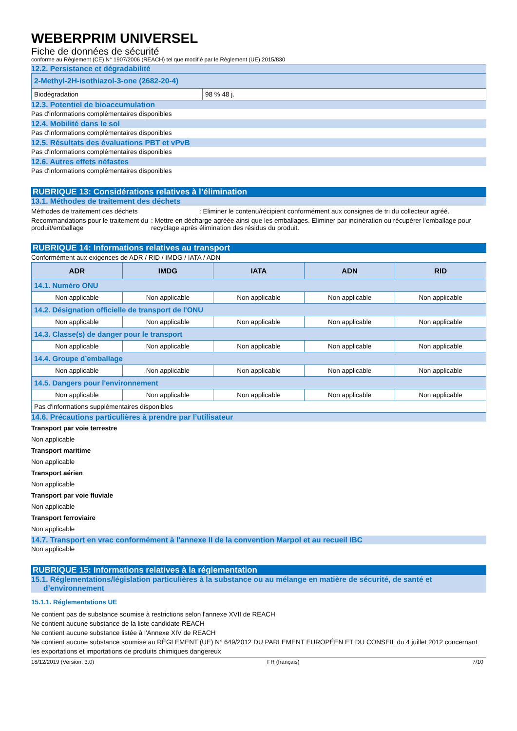WEBERPRIM UNIVERSEL
Fiche de données de sécurité
conforme au Règlement (CE) N° 1907/2006 (REACH) tel que modifié par le Règlement (UE) 2015/830
12.2. Persistance et dégradabilité
| 2-Methyl-2H-isothiazol-3-one (2682-20-4) | |
| Biodégradation | 98 % 48 j. |
12.3. Potentiel de bioaccumulation
Pas d'informations complémentaires disponibles
12.4. Mobilité dans le sol
Pas d'informations complémentaires disponibles
12.5. Résultats des évaluations PBT et vPvB
Pas d'informations complémentaires disponibles
12.6. Autres effets néfastes
Pas d'informations complémentaires disponibles
RUBRIQUE 13: Considérations relatives à l’élimination
13.1. Méthodes de traitement des déchets
Méthodes de traitement des déchets : Eliminer le contenu/récipient conformément aux consignes de tri du collecteur agréé.
Recommandations pour le traitement du produit/emballage
: Mettre en décharge agréée ainsi que les emballages. Eliminer par incinération ou récupérer l'emballage pour recyclage après élimination des résidus du produit.
RUBRIQUE 14: Informations relatives au transport
Conformément aux exigences de ADR / RID / IMDG / IATA / ADN
| ADR | IMDG | IATA | ADN | RID |
| --- | --- | --- | --- | --- |
| 14.1. Numéro ONU | | | | |
| Non applicable | Non applicable | Non applicable | Non applicable | Non applicable |
| 14.2. Désignation officielle de transport de l'ONU | | | | |
| Non applicable | Non applicable | Non applicable | Non applicable | Non applicable |
| 14.3. Classe(s) de danger pour le transport | | | | |
| Non applicable | Non applicable | Non applicable | Non applicable | Non applicable |
| 14.4. Groupe d’emballage | | | | |
| Non applicable | Non applicable | Non applicable | Non applicable | Non applicable |
| 14.5. Dangers pour l'environnement | | | | |
| Non applicable | Non applicable | Non applicable | Non applicable | Non applicable |
| Pas d'informations supplémentaires disponibles | | | | |
14.6. Précautions particulières à prendre par l’utilisateur
Transport par voie terrestre
Non applicable
Transport maritime
Non applicable
Transport aérien
Non applicable
Transport par voie fluviale
Non applicable
Transport ferroviaire
Non applicable
14.7. Transport en vrac conformément à l'annexe II de la convention Marpol et au recueil IBC
Non applicable
RUBRIQUE 15: Informations relatives à la réglementation
15.1. Réglementations/législation particulières à la substance ou au mélange en matière de sécurité, de santé et d’environnement
15.1.1. Réglementations UE
Ne contient pas de substance soumise à restrictions selon l'annexe XVII de REACH
Ne contient aucune substance de la liste candidate REACH
Ne contient aucune substance listée à l'Annexe XIV de REACH
Ne contient aucune substance soumise au RÈGLEMENT (UE) N° 649/2012 DU PARLEMENT EUROPÉEN ET DU CONSEIL du 4 juillet 2012 concernant les exportations et importations de produits chimiques dangereux
18/12/2019 (Version: 3.0) FR (français) 7/10